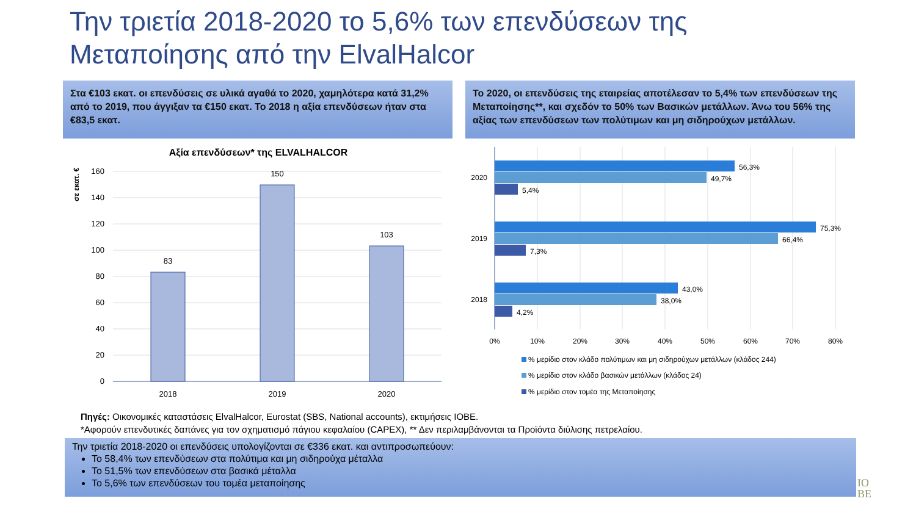Την τριετία 2018-2020 το 5,6% των επενδύσεων της
Μεταποίησης από την ElvalHalcor
Στα €103 εκατ. οι επενδύσεις σε υλικά αγαθά το 2020, χαμηλότερα κατά 31,2% από το 2019, που άγγιξαν τα €150 εκατ. Το 2018 η αξία επενδύσεων ήταν στα €83,5 εκατ.
Το 2020, οι επενδύσεις της εταιρείας αποτέλεσαν το 5,4% των επενδύσεων της Μεταποίησης**, και σχεδόν το 50% των Βασικών μετάλλων. Άνω του 56% της αξίας των επενδύσεων των πολύτιμων και μη σιδηρούχων μετάλλων.
Αξία επενδύσεων* της ELVALHALCOR
σε εκατ. €
160
140
120
100
80
60
40
20
0
83
150
103
2018
2019
2020
2020
2019
2018
56,3%
49,7%
5,4%
75,3%
66,4%
7,3%
43,0%
38,0%
4,2%
0%
10%
20%
30%
40%
50%
60%
70%
80%
% μερίδιο στον κλάδο πολύτιμων και μη σιδηρούχων μετάλλων (κλάδος 244)
% μερίδιο στον κλάδο βασικών μετάλλων (κλάδος 24)
% μερίδιο στον τομέα της Μεταποίησης
Πηγές: Οικονομικές καταστάσεις ElvalHalcor, Eurostat (SBS, National accounts), εκτιμήσεις ΙΟΒΕ.
*Αφορούν επενδυτικές δαπάνες για τον σχηματισμό πάγιου κεφαλαίου (CAPEX), ** Δεν περιλαμβάνονται τα Προϊόντα διύλισης πετρελαίου.
Την τριετία 2018-2020 οι επενδύσεις υπολογίζονται σε €336 εκατ. και αντιπροσωπεύουν:
Το 58,4% των επενδύσεων στα πολύτιμα και μη σιδηρούχα μέταλλα
Το 51,5% των επενδύσεων στα βασικά μέταλλα
Το 5,6% των επενδύσεων του τομέα μεταποίησης
ΙΟ
ΒΕ